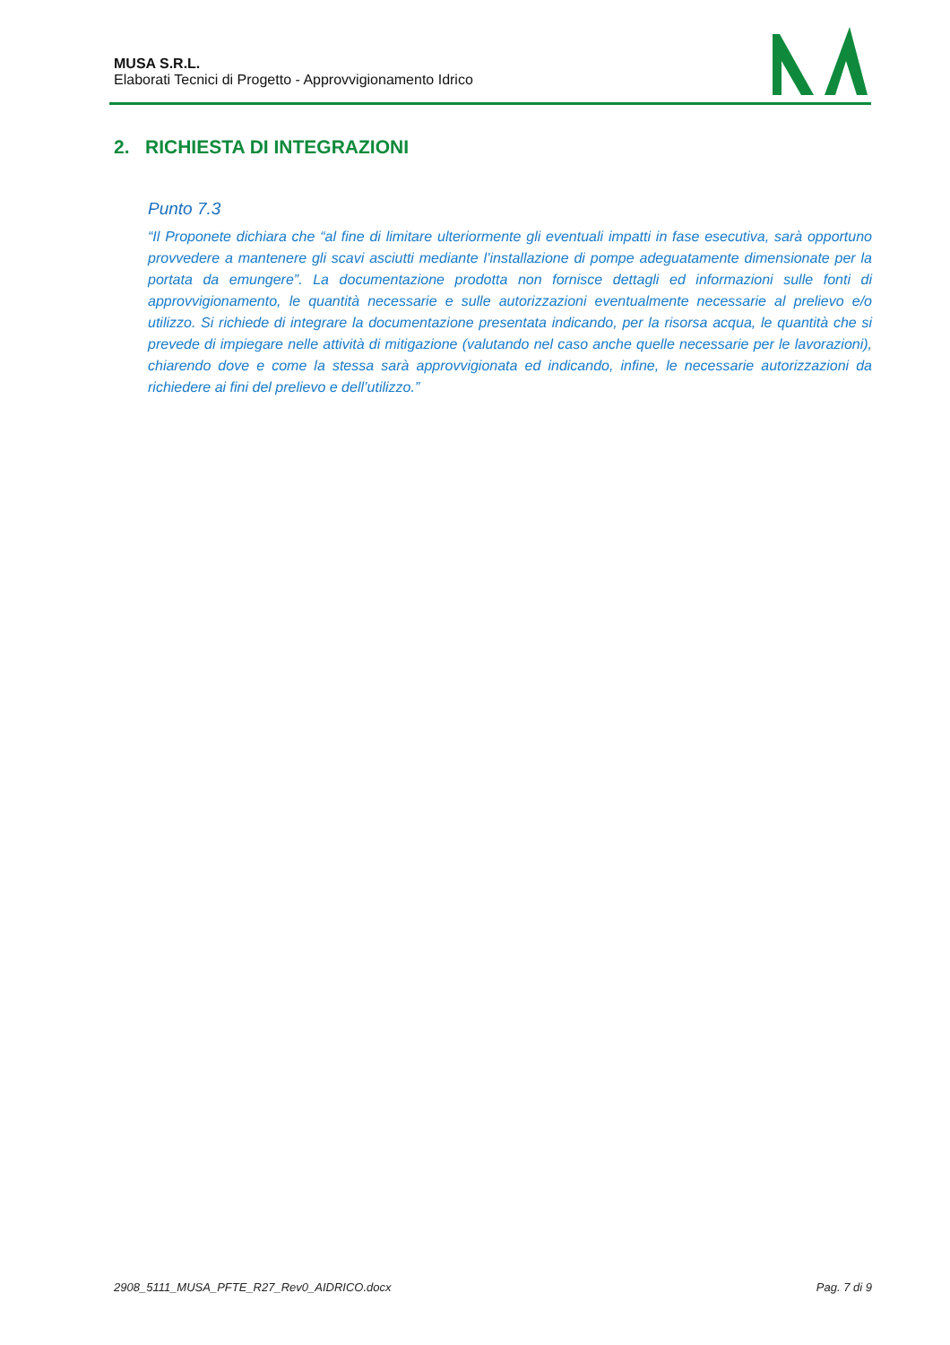MUSA S.R.L.
Elaborati Tecnici di Progetto - Approvvigionamento Idrico
2. RICHIESTA DI INTEGRAZIONI
Punto 7.3
“Il Proponete dichiara che “al fine di limitare ulteriormente gli eventuali impatti in fase esecutiva, sarà opportuno provvedere a mantenere gli scavi asciutti mediante l’installazione di pompe adeguatamente dimensionate per la portata da emungere”. La documentazione prodotta non fornisce dettagli ed informazioni sulle fonti di approvvigionamento, le quantità necessarie e sulle autorizzazioni eventualmente necessarie al prelievo e/o utilizzo. Si richiede di integrare la documentazione presentata indicando, per la risorsa acqua, le quantità che si prevede di impiegare nelle attività di mitigazione (valutando nel caso anche quelle necessarie per le lavorazioni), chiarendo dove e come la stessa sarà approvvigionata ed indicando, infine, le necessarie autorizzazioni da richiedere ai fini del prelievo e dell’utilizzo.”
2908_5111_MUSA_PFTE_R27_Rev0_AIDRICO.docx Pag. 7 di 9